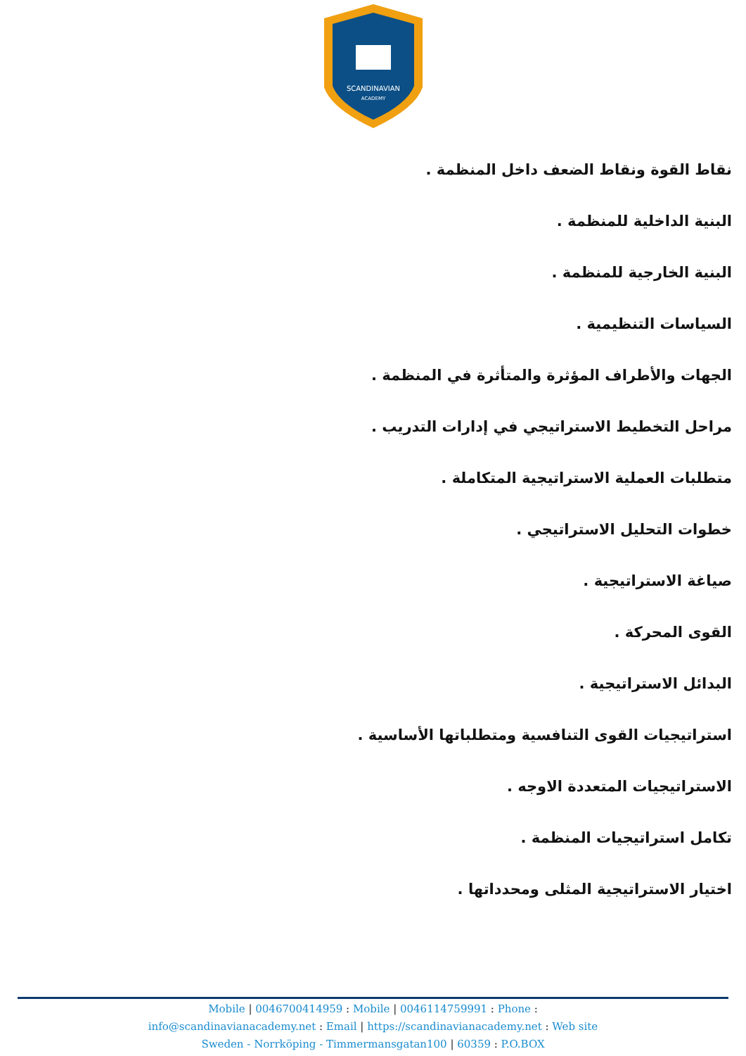SCANDINAVIAN
ACADEMY
نقاط القوة ونقاط الضعف داخل المنظمة .
البنية الداخلية للمنظمة .
البنية الخارجية للمنظمة .
السياسات التنظيمية .
الجهات والأطراف المؤثرة والمتأثرة في المنظمة .
مراحل التخطيط الاستراتيجي في إدارات التدريب .
متطلبات العملية الاستراتيجية المتكاملة .
خطوات التحليل الاستراتيجي .
صياغة الاستراتيجية .
القوى المحركة .
البدائل الاستراتيجية .
استراتيجيات القوى التنافسية ومتطلباتها الأساسية .
الاستراتيجيات المتعددة الاوجه .
تكامل استراتيجيات المنظمة .
اختيار الاستراتيجية المثلى ومحدداتها .
Mobile | 0046700414959 : Mobile | 0046114759991 : Phone :
info@scandinavianacademy.net : Email | https://scandinavianacademy.net : Web site
Sweden - Norrköping - Timmermansgatan100 | 60359 : P.O.BOX